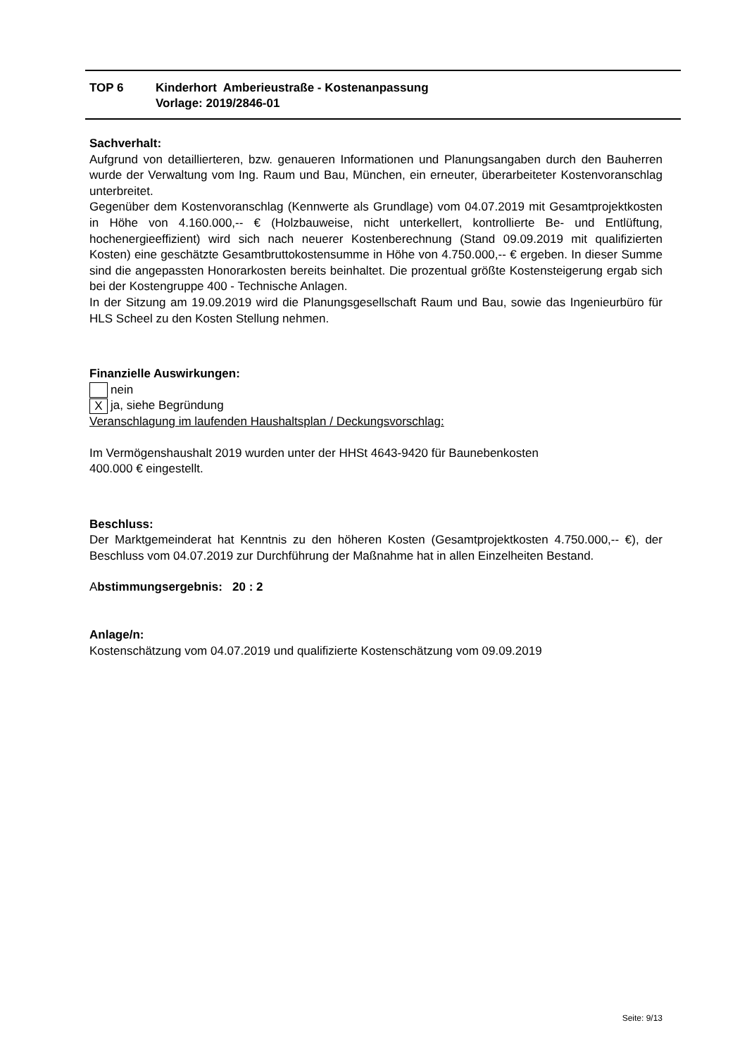| TOP 6 | Kinderhort Amberieustraße - Kostenanpassung Vorlage: 2019/2846-01 |
Sachverhalt:
Aufgrund von detaillierteren, bzw. genaueren Informationen und Planungsangaben durch den Bauherren wurde der Verwaltung vom Ing. Raum und Bau, München, ein erneuter, überarbeiteter Kostenvoranschlag unterbreitet.
Gegenüber dem Kostenvoranschlag (Kennwerte als Grundlage) vom 04.07.2019 mit Gesamtprojektkosten in Höhe von 4.160.000,-- € (Holzbauweise, nicht unterkellert, kontrollierte Be- und Entlüftung, hochenergieeffizient) wird sich nach neuerer Kostenberechnung (Stand 09.09.2019 mit qualifizierten Kosten) eine geschätzte Gesamtbruttokostensumme in Höhe von 4.750.000,-- € ergeben. In dieser Summe sind die angepassten Honorarkosten bereits beinhaltet. Die prozentual größte Kostensteigerung ergab sich bei der Kostengruppe 400 - Technische Anlagen.
In der Sitzung am 19.09.2019 wird die Planungsgesellschaft Raum und Bau, sowie das Ingenieurbüro für HLS Scheel zu den Kosten Stellung nehmen.
Finanzielle Auswirkungen:
nein
Xja, siehe Begründung
Veranschlagung im laufenden Haushaltsplan / Deckungsvorschlag:
Im Vermögenshaushalt 2019 wurden unter der HHSt 4643-9420 für Baunebenkosten
400.000 € eingestellt.
Beschluss:
Der Marktgemeinderat hat Kenntnis zu den höheren Kosten (Gesamtprojektkosten 4.750.000,-- €), der Beschluss vom 04.07.2019 zur Durchführung der Maßnahme hat in allen Einzelheiten Bestand.
Abstimmungsergebnis: 20 : 2
Anlage/n:
Kostenschätzung vom 04.07.2019 und qualifizierte Kostenschätzung vom 09.09.2019
Seite: 9/13